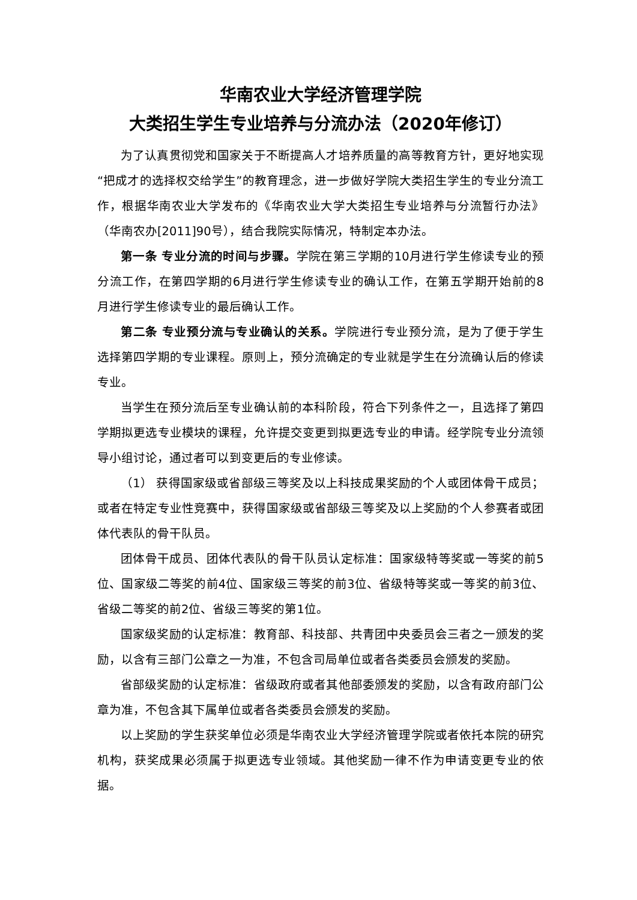华南农业大学经济管理学院
大类招生学生专业培养与分流办法（2020年修订）
为了认真贯彻党和国家关于不断提高人才培养质量的高等教育方针，更好地实现“把成才的选择权交给学生”的教育理念，进一步做好学院大类招生学生的专业分流工作，根据华南农业大学发布的《华南农业大学大类招生专业培养与分流暂行办法》（华南农办[2011]90号），结合我院实际情况，特制定本办法。
第一条 专业分流的时间与步骤。学院在第三学期的10月进行学生修读专业的预分流工作，在第四学期的6月进行学生修读专业的确认工作，在第五学期开始前的8月进行学生修读专业的最后确认工作。
第二条 专业预分流与专业确认的关系。学院进行专业预分流，是为了便于学生选择第四学期的专业课程。原则上，预分流确定的专业就是学生在分流确认后的修读专业。
当学生在预分流后至专业确认前的本科阶段，符合下列条件之一，且选择了第四学期拟更选专业模块的课程，允许提交变更到拟更选专业的申请。经学院专业分流领导小组讨论，通过者可以到变更后的专业修读。
（1） 获得国家级或省部级三等奖及以上科技成果奖励的个人或团体骨干成员；或者在特定专业性竞赛中，获得国家级或省部级三等奖及以上奖励的个人参赛者或团体代表队的骨干队员。
团体骨干成员、团体代表队的骨干队员认定标准：国家级特等奖或一等奖的前5位、国家级二等奖的前4位、国家级三等奖的前3位、省级特等奖或一等奖的前3位、省级二等奖的前2位、省级三等奖的第1位。
国家级奖励的认定标准：教育部、科技部、共青团中央委员会三者之一颁发的奖励，以含有三部门公章之一为准，不包含司局单位或者各类委员会颁发的奖励。
省部级奖励的认定标准：省级政府或者其他部委颁发的奖励，以含有政府部门公章为准，不包含其下属单位或者各类委员会颁发的奖励。
以上奖励的学生获奖单位必须是华南农业大学经济管理学院或者依托本院的研究机构，获奖成果必须属于拟更选专业领域。其他奖励一律不作为申请变更专业的依据。